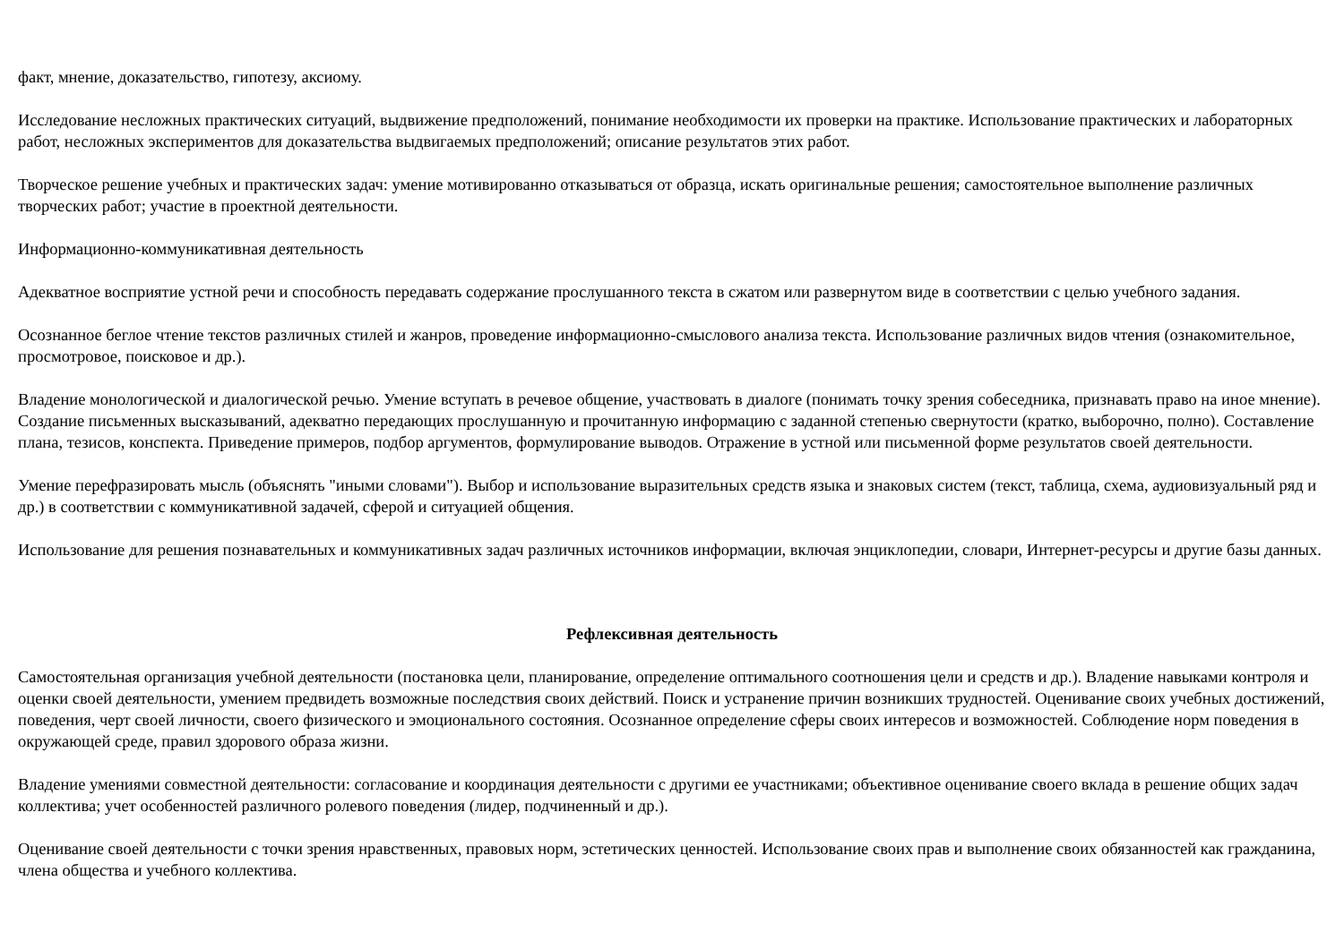факт, мнение, доказательство, гипотезу, аксиому.
Исследование несложных практических ситуаций, выдвижение предположений, понимание необходимости их проверки на практике. Использование практических и лабораторных работ, несложных экспериментов для доказательства выдвигаемых предположений; описание результатов этих работ.
Творческое решение учебных и практических задач: умение мотивированно отказываться от образца, искать оригинальные решения; самостоятельное выполнение различных творческих работ; участие в проектной деятельности.
Информационно-коммуникативная деятельность
Адекватное восприятие устной речи и способность передавать содержание прослушанного текста в сжатом или развернутом виде в соответствии с целью учебного задания.
Осознанное беглое чтение текстов различных стилей и жанров, проведение информационно-смыслового анализа текста. Использование различных видов чтения (ознакомительное, просмотровое, поисковое и др.).
Владение монологической и диалогической речью. Умение вступать в речевое общение, участвовать в диалоге (понимать точку зрения собеседника, признавать право на иное мнение). Создание письменных высказываний, адекватно передающих прослушанную и прочитанную информацию с заданной степенью свернутости (кратко, выборочно, полно). Составление плана, тезисов, конспекта. Приведение примеров, подбор аргументов, формулирование выводов. Отражение в устной или письменной форме результатов своей деятельности.
Умение перефразировать мысль (объяснять "иными словами"). Выбор и использование выразительных средств языка и знаковых систем (текст, таблица, схема, аудиовизуальный ряд и др.) в соответствии с коммуникативной задачей, сферой и ситуацией общения.
Использование для решения познавательных и коммуникативных задач различных источников информации, включая энциклопедии, словари, Интернет-ресурсы и другие базы данных.
Рефлексивная деятельность
Самостоятельная организация учебной деятельности (постановка цели, планирование, определение оптимального соотношения цели и средств и др.). Владение навыками контроля и оценки своей деятельности, умением предвидеть возможные последствия своих действий. Поиск и устранение причин возникших трудностей. Оценивание своих учебных достижений, поведения, черт своей личности, своего физического и эмоционального состояния. Осознанное определение сферы своих интересов и возможностей. Соблюдение норм поведения в окружающей среде, правил здорового образа жизни.
Владение умениями совместной деятельности: согласование и координация деятельности с другими ее участниками; объективное оценивание своего вклада в решение общих задач коллектива; учет особенностей различного ролевого поведения (лидер, подчиненный и др.).
Оценивание своей деятельности с точки зрения нравственных, правовых норм, эстетических ценностей. Использование своих прав и выполнение своих обязанностей как гражданина, члена общества и учебного коллектива.